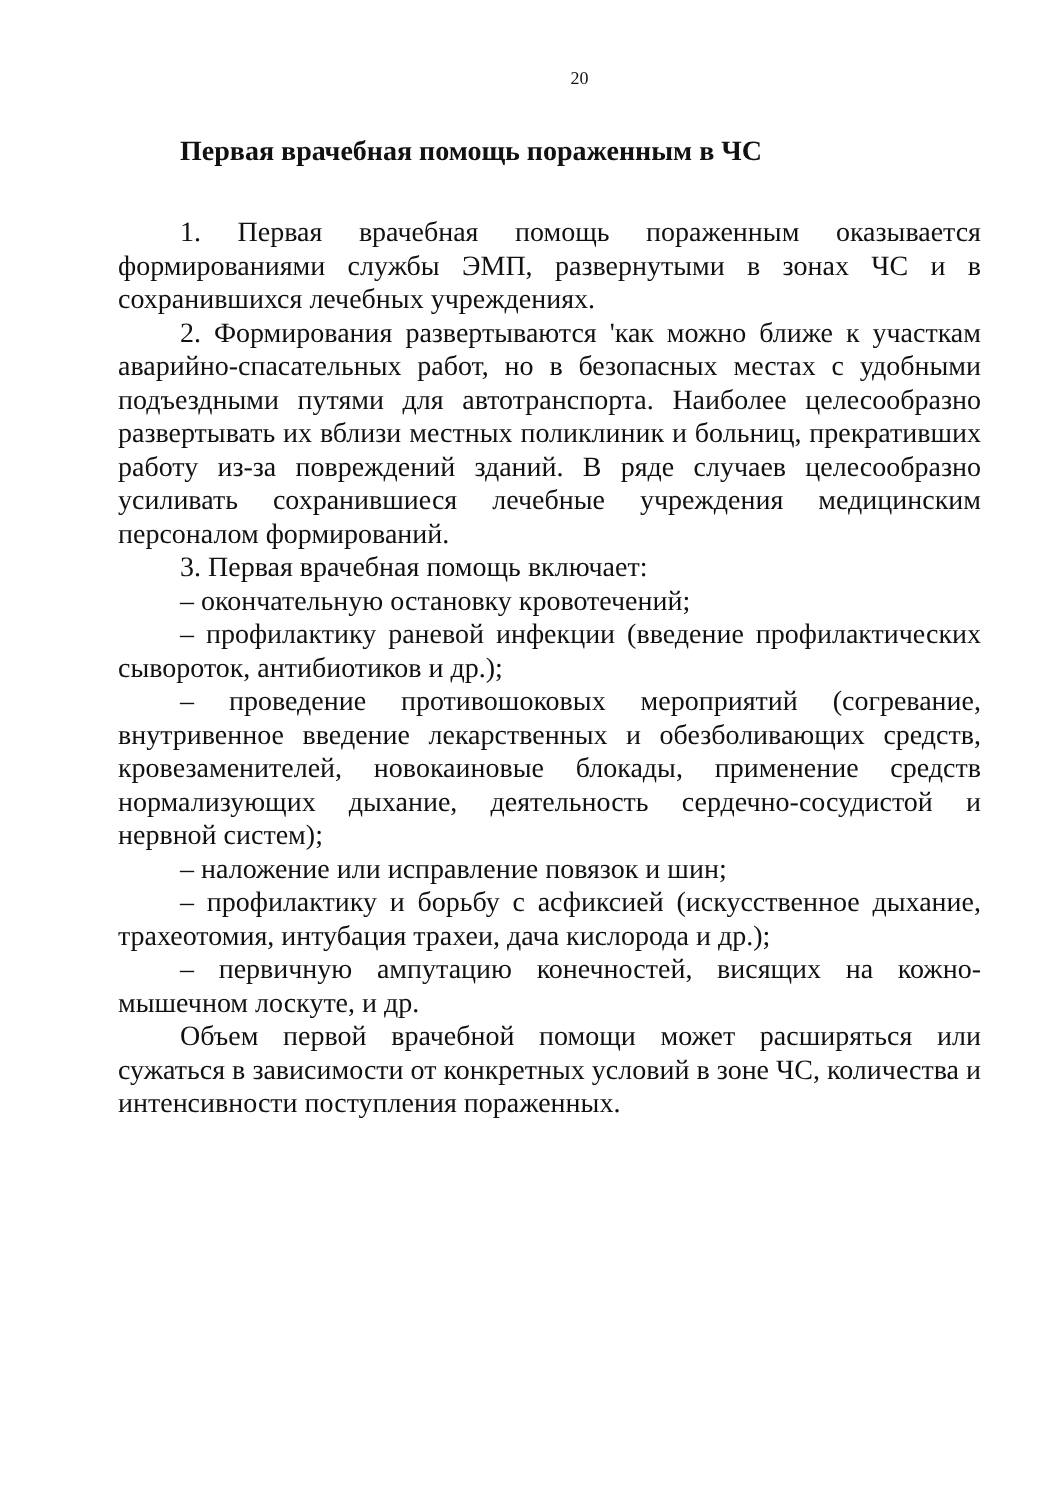20
Первая врачебная помощь пораженным в ЧС
1. Первая врачебная помощь пораженным оказывается формированиями службы ЭМП, развернутыми в зонах ЧС и в сохранившихся лечебных учреждениях.
2. Формирования развертываются 'как можно ближе к участкам аварийно-спасательных работ, но в безопасных местах с удобными подъездными путями для автотранспорта. Наиболее целесообразно развертывать их вблизи местных поликлиник и больниц, прекративших работу из-за повреждений зданий. В ряде случаев целесообразно усиливать сохранившиеся лечебные учреждения медицинским персоналом формирований.
3. Первая врачебная помощь включает:
– окончательную остановку кровотечений;
– профилактику раневой инфекции (введение профилактических сывороток, антибиотиков и др.);
– проведение противошоковых мероприятий (согревание, внутривенное введение лекарственных и обезболивающих средств, кровезаменителей, новокаиновые блокады, применение средств нормализующих дыхание, деятельность сердечно-сосудистой и нервной систем);
– наложение или исправление повязок и шин;
– профилактику и борьбу с асфиксией (искусственное дыхание, трахеотомия, интубация трахеи, дача кислорода и др.);
– первичную ампутацию конечностей, висящих на кожно-мышечном лоскуте, и др.
Объем первой врачебной помощи может расширяться или сужаться в зависимости от конкретных условий в зоне ЧС, количества и интенсивности поступления пораженных.